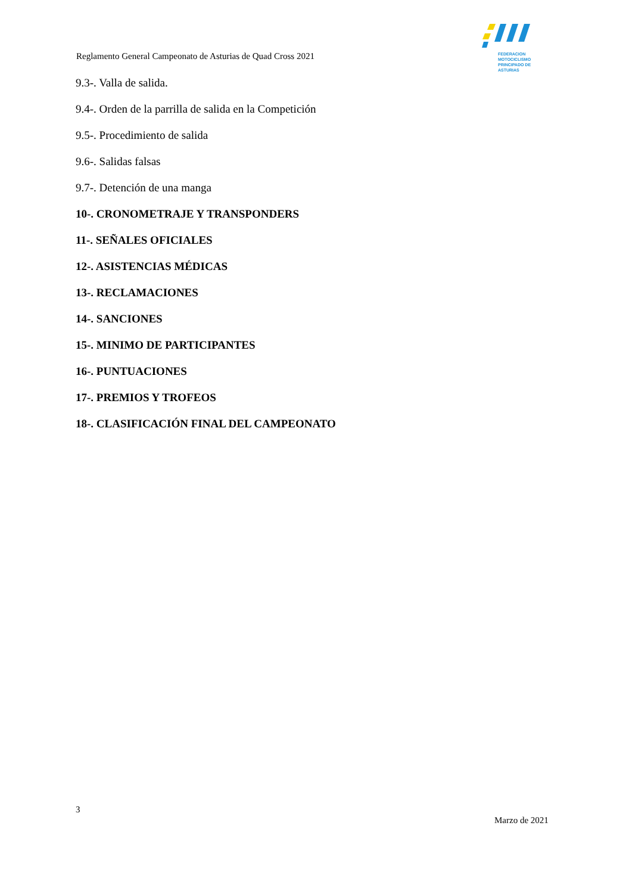FEDERACION MOTOCICLISMO
PRINCIPADO DE ASTURIAS
Reglamento General Campeonato de Asturias de Quad Cross 2021
9.3-. Valla de salida.
9.4-. Orden de la parrilla de salida en la Competición
9.5-. Procedimiento de salida
9.6-. Salidas falsas
9.7-. Detención de una manga
10-. CRONOMETRAJE Y TRANSPONDERS
11-. SEÑALES OFICIALES
12-. ASISTENCIAS MÉDICAS
13-. RECLAMACIONES
14-. SANCIONES
15-. MINIMO DE PARTICIPANTES
16-. PUNTUACIONES
17-. PREMIOS Y TROFEOS
18-. CLASIFICACIÓN FINAL DEL CAMPEONATO
3
Marzo de 2021